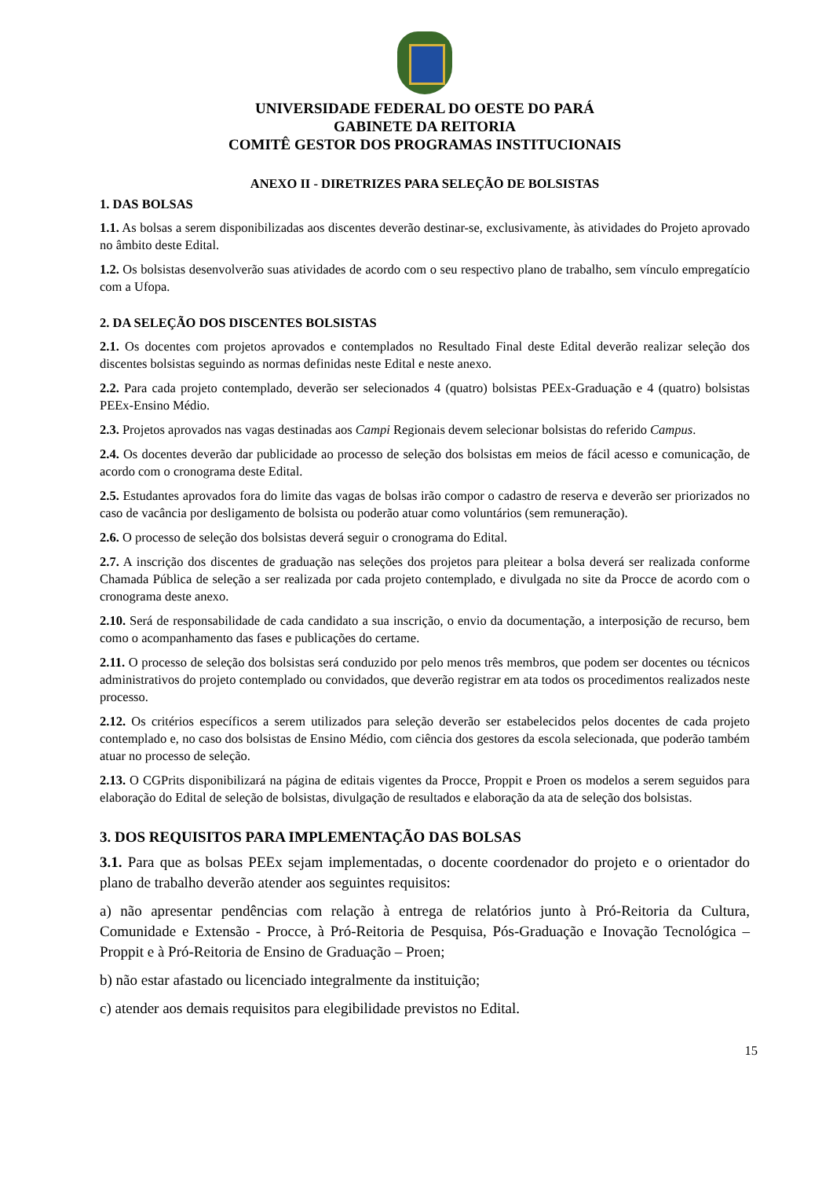UNIVERSIDADE FEDERAL DO OESTE DO PARÁ
GABINETE DA REITORIA
COMITÊ GESTOR DOS PROGRAMAS INSTITUCIONAIS
ANEXO II - DIRETRIZES PARA SELEÇÃO DE BOLSISTAS
1. DAS BOLSAS
1.1. As bolsas a serem disponibilizadas aos discentes deverão destinar-se, exclusivamente, às atividades do Projeto aprovado no âmbito deste Edital.
1.2. Os bolsistas desenvolverão suas atividades de acordo com o seu respectivo plano de trabalho, sem vínculo empregatício com a Ufopa.
2. DA SELEÇÃO DOS DISCENTES BOLSISTAS
2.1. Os docentes com projetos aprovados e contemplados no Resultado Final deste Edital deverão realizar seleção dos discentes bolsistas seguindo as normas definidas neste Edital e neste anexo.
2.2. Para cada projeto contemplado, deverão ser selecionados 4 (quatro) bolsistas PEEx-Graduação e 4 (quatro) bolsistas PEEx-Ensino Médio.
2.3. Projetos aprovados nas vagas destinadas aos Campi Regionais devem selecionar bolsistas do referido Campus.
2.4. Os docentes deverão dar publicidade ao processo de seleção dos bolsistas em meios de fácil acesso e comunicação, de acordo com o cronograma deste Edital.
2.5. Estudantes aprovados fora do limite das vagas de bolsas irão compor o cadastro de reserva e deverão ser priorizados no caso de vacância por desligamento de bolsista ou poderão atuar como voluntários (sem remuneração).
2.6. O processo de seleção dos bolsistas deverá seguir o cronograma do Edital.
2.7. A inscrição dos discentes de graduação nas seleções dos projetos para pleitear a bolsa deverá ser realizada conforme Chamada Pública de seleção a ser realizada por cada projeto contemplado, e divulgada no site da Procce de acordo com o cronograma deste anexo.
2.10. Será de responsabilidade de cada candidato a sua inscrição, o envio da documentação, a interposição de recurso, bem como o acompanhamento das fases e publicações do certame.
2.11. O processo de seleção dos bolsistas será conduzido por pelo menos três membros, que podem ser docentes ou técnicos administrativos do projeto contemplado ou convidados, que deverão registrar em ata todos os procedimentos realizados neste processo.
2.12. Os critérios específicos a serem utilizados para seleção deverão ser estabelecidos pelos docentes de cada projeto contemplado e, no caso dos bolsistas de Ensino Médio, com ciência dos gestores da escola selecionada, que poderão também atuar no processo de seleção.
2.13. O CGPrits disponibilizará na página de editais vigentes da Procce, Proppit e Proen os modelos a serem seguidos para elaboração do Edital de seleção de bolsistas, divulgação de resultados e elaboração da ata de seleção dos bolsistas.
3. DOS REQUISITOS PARA IMPLEMENTAÇÃO DAS BOLSAS
3.1. Para que as bolsas PEEx sejam implementadas, o docente coordenador do projeto e o orientador do plano de trabalho deverão atender aos seguintes requisitos:
a) não apresentar pendências com relação à entrega de relatórios junto à Pró-Reitoria da Cultura, Comunidade e Extensão - Procce, à Pró-Reitoria de Pesquisa, Pós-Graduação e Inovação Tecnológica – Proppit e à Pró-Reitoria de Ensino de Graduação – Proen;
b) não estar afastado ou licenciado integralmente da instituição;
c) atender aos demais requisitos para elegibilidade previstos no Edital.
15